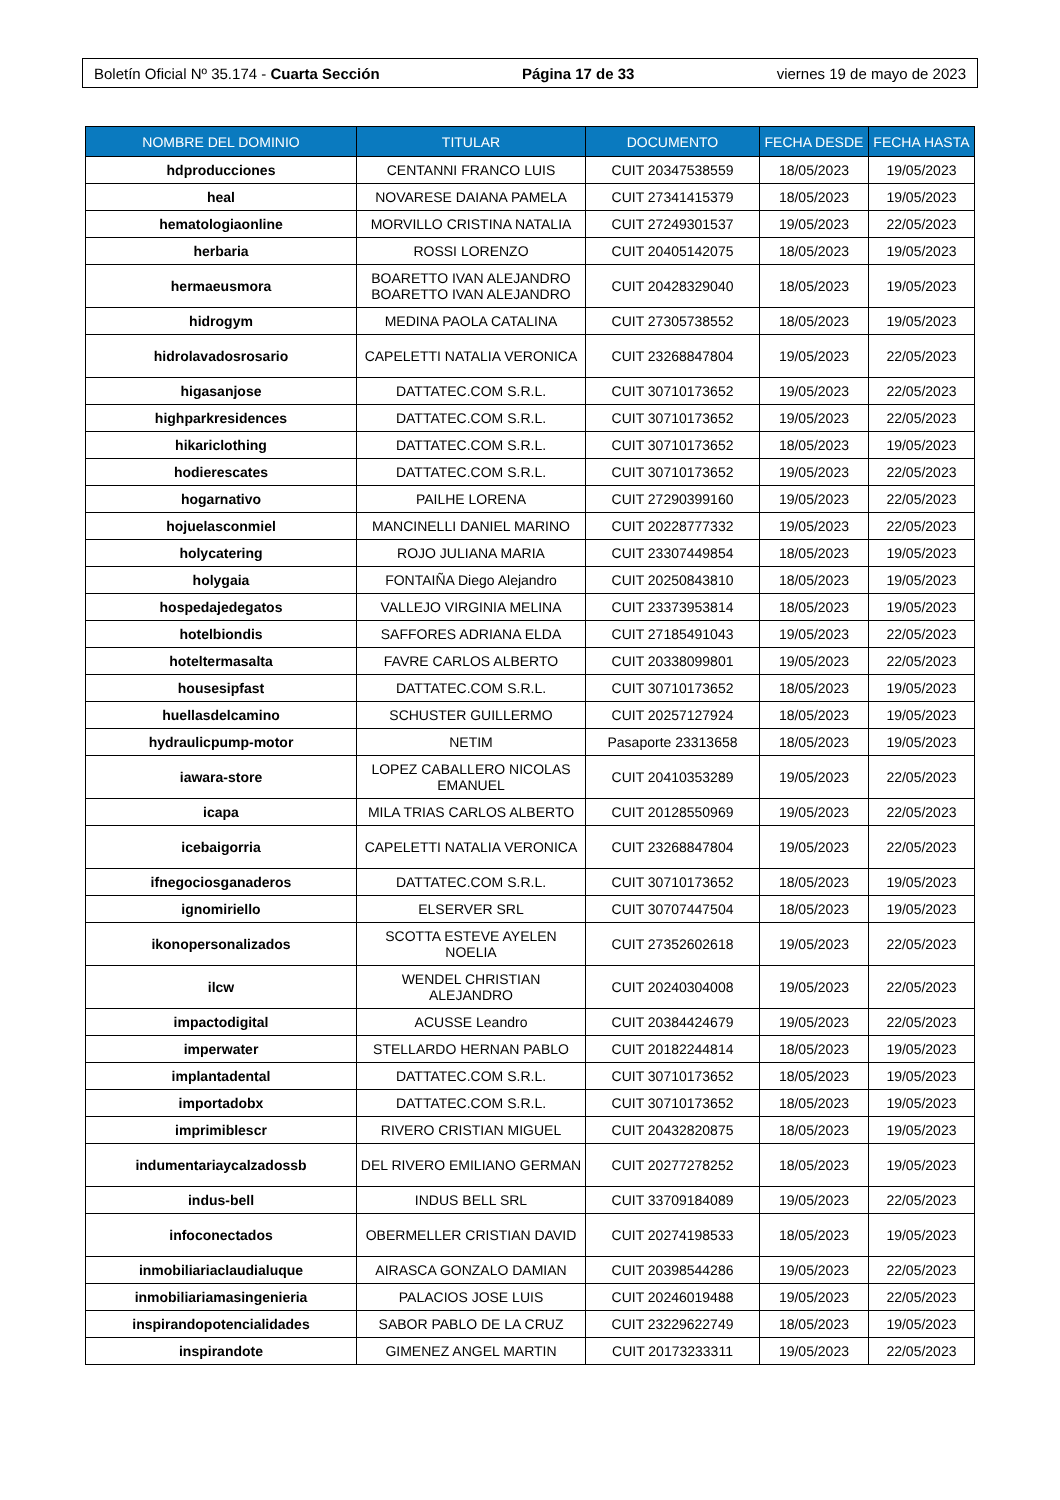Boletín Oficial Nº 35.174 - Cuarta Sección Página 17 de 33 viernes 19 de mayo de 2023
| NOMBRE DEL DOMINIO | TITULAR | DOCUMENTO | FECHA DESDE | FECHA HASTA |
| --- | --- | --- | --- | --- |
| hdproducciones | CENTANNI FRANCO LUIS | CUIT 20347538559 | 18/05/2023 | 19/05/2023 |
| heal | NOVARESE DAIANA PAMELA | CUIT 27341415379 | 18/05/2023 | 19/05/2023 |
| hematologiaonline | MORVILLO CRISTINA NATALIA | CUIT 27249301537 | 19/05/2023 | 22/05/2023 |
| herbaria | ROSSI LORENZO | CUIT 20405142075 | 18/05/2023 | 19/05/2023 |
| hermaeusmora | BOARETTO IVAN ALEJANDRO BOARETTO IVAN ALEJANDRO | CUIT 20428329040 | 18/05/2023 | 19/05/2023 |
| hidrogym | MEDINA PAOLA CATALINA | CUIT 27305738552 | 18/05/2023 | 19/05/2023 |
| hidrolavadosrosario | CAPELETTI NATALIA VERONICA | CUIT 23268847804 | 19/05/2023 | 22/05/2023 |
| higasanjose | DATTATEC.COM S.R.L. | CUIT 30710173652 | 19/05/2023 | 22/05/2023 |
| highparkresidences | DATTATEC.COM S.R.L. | CUIT 30710173652 | 19/05/2023 | 22/05/2023 |
| hikariclothing | DATTATEC.COM S.R.L. | CUIT 30710173652 | 18/05/2023 | 19/05/2023 |
| hodierescates | DATTATEC.COM S.R.L. | CUIT 30710173652 | 19/05/2023 | 22/05/2023 |
| hogarnativo | PAILHE LORENA | CUIT 27290399160 | 19/05/2023 | 22/05/2023 |
| hojuelasconmiel | MANCINELLI DANIEL MARINO | CUIT 20228777332 | 19/05/2023 | 22/05/2023 |
| holycatering | ROJO JULIANA MARIA | CUIT 23307449854 | 18/05/2023 | 19/05/2023 |
| holygaia | FONTAIÑA Diego Alejandro | CUIT 20250843810 | 18/05/2023 | 19/05/2023 |
| hospedajedegatos | VALLEJO VIRGINIA MELINA | CUIT 23373953814 | 18/05/2023 | 19/05/2023 |
| hotelbiondis | SAFFORES ADRIANA ELDA | CUIT 27185491043 | 19/05/2023 | 22/05/2023 |
| hoteltermasalta | FAVRE CARLOS ALBERTO | CUIT 20338099801 | 19/05/2023 | 22/05/2023 |
| housesipfast | DATTATEC.COM S.R.L. | CUIT 30710173652 | 18/05/2023 | 19/05/2023 |
| huellasdelcamino | SCHUSTER GUILLERMO | CUIT 20257127924 | 18/05/2023 | 19/05/2023 |
| hydraulicpump-motor | NETIM | Pasaporte 23313658 | 18/05/2023 | 19/05/2023 |
| iawara-store | LOPEZ CABALLERO NICOLAS EMANUEL | CUIT 20410353289 | 19/05/2023 | 22/05/2023 |
| icapa | MILA TRIAS CARLOS ALBERTO | CUIT 20128550969 | 19/05/2023 | 22/05/2023 |
| icebaigorria | CAPELETTI NATALIA VERONICA | CUIT 23268847804 | 19/05/2023 | 22/05/2023 |
| ifnegociosganaderos | DATTATEC.COM S.R.L. | CUIT 30710173652 | 18/05/2023 | 19/05/2023 |
| ignomiriello | ELSERVER SRL | CUIT 30707447504 | 18/05/2023 | 19/05/2023 |
| ikonopersonalizados | SCOTTA ESTEVE AYELEN NOELIA | CUIT 27352602618 | 19/05/2023 | 22/05/2023 |
| ilcw | WENDEL CHRISTIAN ALEJANDRO | CUIT 20240304008 | 19/05/2023 | 22/05/2023 |
| impactodigital | ACUSSE Leandro | CUIT 20384424679 | 19/05/2023 | 22/05/2023 |
| imperwater | STELLARDO HERNAN PABLO | CUIT 20182244814 | 18/05/2023 | 19/05/2023 |
| implantadental | DATTATEC.COM S.R.L. | CUIT 30710173652 | 18/05/2023 | 19/05/2023 |
| importadobx | DATTATEC.COM S.R.L. | CUIT 30710173652 | 18/05/2023 | 19/05/2023 |
| imprimiblescr | RIVERO CRISTIAN MIGUEL | CUIT 20432820875 | 18/05/2023 | 19/05/2023 |
| indumentariaycalzadossb | DEL RIVERO EMILIANO GERMAN | CUIT 20277278252 | 18/05/2023 | 19/05/2023 |
| indus-bell | INDUS BELL SRL | CUIT 33709184089 | 19/05/2023 | 22/05/2023 |
| infoconectados | OBERMELLER CRISTIAN DAVID | CUIT 20274198533 | 18/05/2023 | 19/05/2023 |
| inmobiliariaclaudialuque | AIRASCA GONZALO DAMIAN | CUIT 20398544286 | 19/05/2023 | 22/05/2023 |
| inmobiliariamasingenieria | PALACIOS JOSE LUIS | CUIT 20246019488 | 19/05/2023 | 22/05/2023 |
| inspirandopotencialidades | SABOR PABLO DE LA CRUZ | CUIT 23229622749 | 18/05/2023 | 19/05/2023 |
| inspirandote | GIMENEZ ANGEL MARTIN | CUIT 20173233311 | 19/05/2023 | 22/05/2023 |